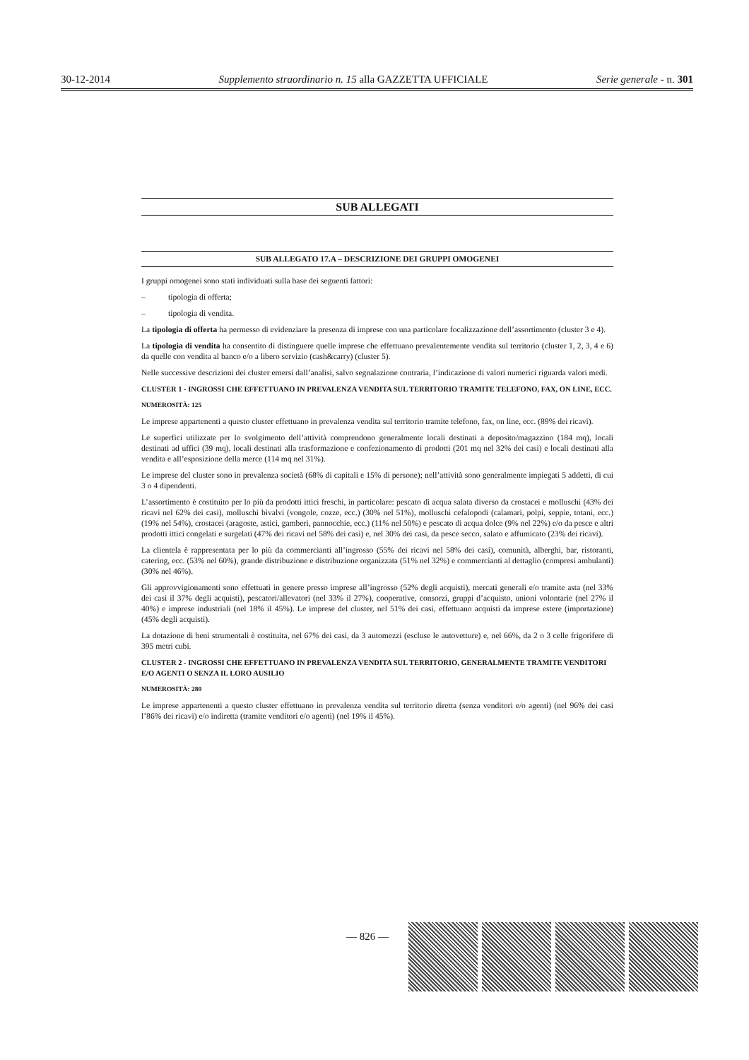30-12-2014 Supplemento straordinario n. 15 alla GAZZETTA UFFICIALE Serie generale - n. 301
SUB ALLEGATI
SUB ALLEGATO 17.A – DESCRIZIONE DEI GRUPPI OMOGENEI
I gruppi omogenei sono stati individuati sulla base dei seguenti fattori:
– tipologia di offerta;
– tipologia di vendita.
La tipologia di offerta ha permesso di evidenziare la presenza di imprese con una particolare focalizzazione dell’assortimento (cluster 3 e 4).
La tipologia di vendita ha consentito di distinguere quelle imprese che effettuano prevalentemente vendita sul territorio (cluster 1, 2, 3, 4 e 6) da quelle con vendita al banco e/o a libero servizio (cash&carry) (cluster 5).
Nelle successive descrizioni dei cluster emersi dall’analisi, salvo segnalazione contraria, l’indicazione di valori numerici riguarda valori medi.
CLUSTER 1 - INGROSSI CHE EFFETTUANO IN PREVALENZA VENDITA SUL TERRITORIO TRAMITE TELEFONO, FAX, ON LINE, ECC.
NUMEROSITÀ: 125
Le imprese appartenenti a questo cluster effettuano in prevalenza vendita sul territorio tramite telefono, fax, on line, ecc. (89% dei ricavi).
Le superfici utilizzate per lo svolgimento dell’attività comprendono generalmente locali destinati a deposito/magazzino (184 mq), locali destinati ad uffici (39 mq), locali destinati alla trasformazione e confezionamento di prodotti (201 mq nel 32% dei casi) e locali destinati alla vendita e all’esposizione della merce (114 mq nel 31%).
Le imprese del cluster sono in prevalenza società (68% di capitali e 15% di persone); nell’attività sono generalmente impiegati 5 addetti, di cui 3 o 4 dipendenti.
L’assortimento è costituito per lo più da prodotti ittici freschi, in particolare: pescato di acqua salata diverso da crostacei e molluschi (43% dei ricavi nel 62% dei casi), molluschi bivalvi (vongole, cozze, ecc.) (30% nel 51%), molluschi cefalopodi (calamari, polpi, seppie, totani, ecc.) (19% nel 54%), crostacei (aragoste, astici, gamberi, pannocchie, ecc.) (11% nel 50%) e pescato di acqua dolce (9% nel 22%) e/o da pesce e altri prodotti ittici congelati e surgelati (47% dei ricavi nel 58% dei casi) e, nel 30% dei casi, da pesce secco, salato e affumicato (23% dei ricavi).
La clientela è rappresentata per lo più da commercianti all’ingrosso (55% dei ricavi nel 58% dei casi), comunità, alberghi, bar, ristoranti, catering, ecc. (53% nel 60%), grande distribuzione e distribuzione organizzata (51% nel 32%) e commercianti al dettaglio (compresi ambulanti) (30% nel 46%).
Gli approvvigionamenti sono effettuati in genere presso imprese all’ingrosso (52% degli acquisti), mercati generali e/o tramite asta (nel 33% dei casi il 37% degli acquisti), pescatori/allevatori (nel 33% il 27%), cooperative, consorzi, gruppi d’acquisto, unioni volontarie (nel 27% il 40%) e imprese industriali (nel 18% il 45%). Le imprese del cluster, nel 51% dei casi, effettuano acquisti da imprese estere (importazione) (45% degli acquisti).
La dotazione di beni strumentali è costituita, nel 67% dei casi, da 3 automezzi (escluse le autovetture) e, nel 66%, da 2 o 3 celle frigorifere di 395 metri cubi.
CLUSTER 2 - INGROSSI CHE EFFETTUANO IN PREVALENZA VENDITA SUL TERRITORIO, GENERALMENTE TRAMITE VENDITORI E/O AGENTI O SENZA IL LORO AUSILIO
NUMEROSITÀ: 280
Le imprese appartenenti a questo cluster effettuano in prevalenza vendita sul territorio diretta (senza venditori e/o agenti) (nel 96% dei casi l’86% dei ricavi) e/o indiretta (tramite venditori e/o agenti) (nel 19% il 45%).
— 826 —